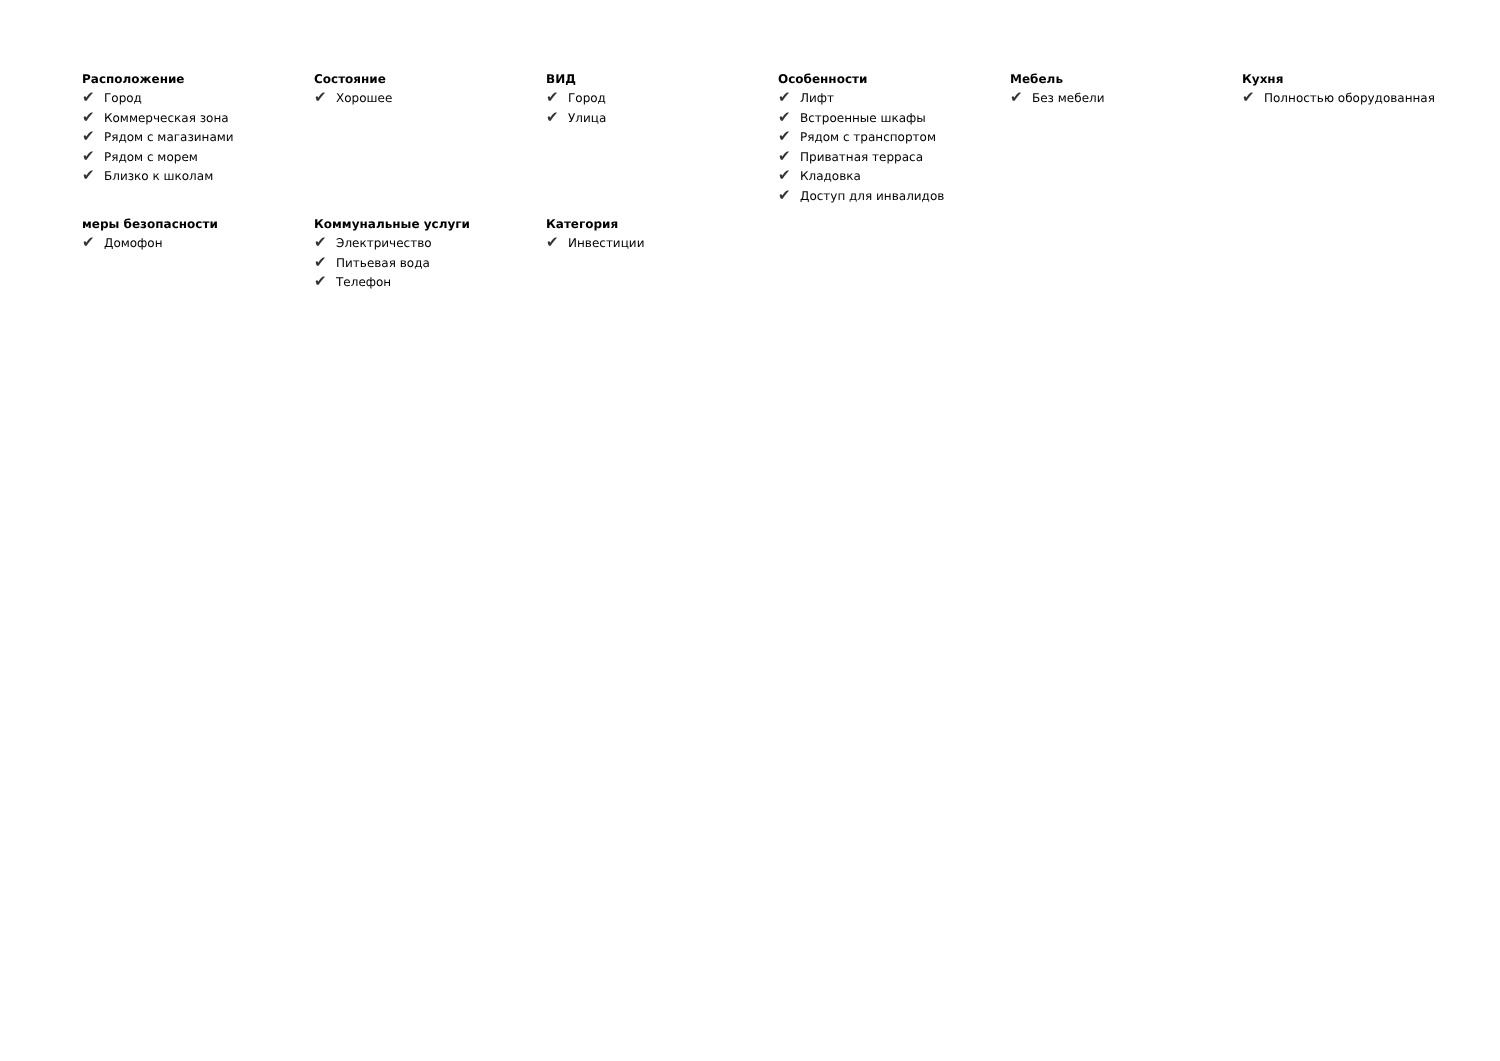Расположение
✔ Город
✔ Коммерческая зона
✔ Рядом с магазинами
✔ Рядом с морем
✔ Близко к школам
Состояние
✔ Хорошее
ВИД
✔ Город
✔ Улица
Особенности
✔ Лифт
✔ Встроенные шкафы
✔ Рядом с транспортом
✔ Приватная терраса
✔ Кладовка
✔ Доступ для инвалидов
Мебель
✔ Без мебели
Кухня
✔ Полностью оборудованная
меры безопасности
✔ Домофон
Коммунальные услуги
✔ Электричество
✔ Питьевая вода
✔ Телефон
Категория
✔ Инвестиции